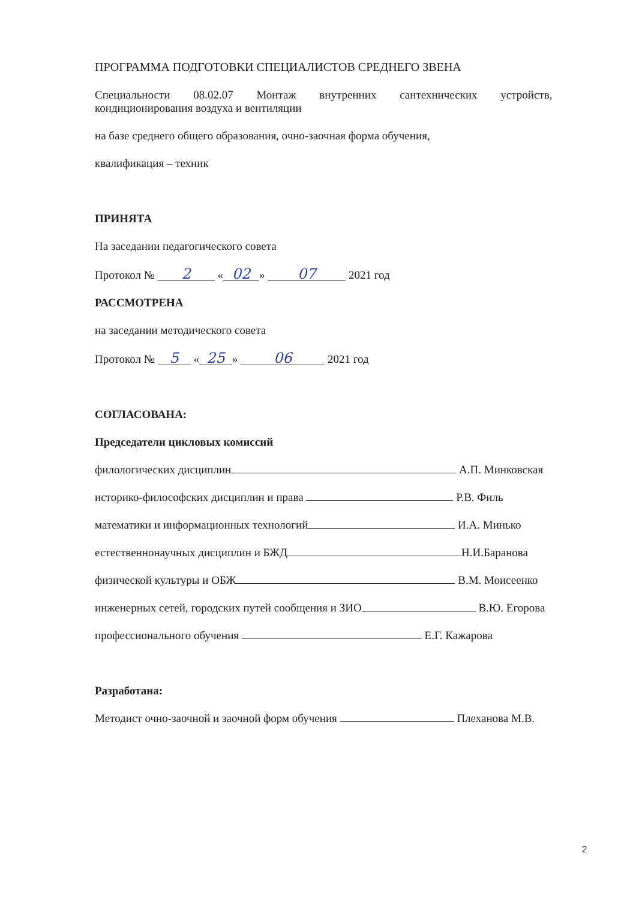ПРОГРАММА ПОДГОТОВКИ СПЕЦИАЛИСТОВ СРЕДНЕГО ЗВЕНА
Специальности 08.02.07 Монтаж внутренних сантехнических устройств,
кондиционирования воздуха и вентиляции
на базе среднего общего образования, очно-заочная форма обучения,
квалификация – техник
ПРИНЯТА
На заседании педагогического совета
Протокол № 2 « 02 » 07 2021 год
РАССМОТРЕНА
на заседании методического совета
Протокол № 5 « 25 » 06 2021 год
СОГЛАСОВАНА:
Председатели цикловых комиссий
филологических дисциплин А.П. Минковская
историко-философских дисциплин и права Р.В. Филь
математики и информационных технологий И.А. Минько
естественнонаучных дисциплин и БЖД Н.И.Баранова
физической культуры и ОБЖ В.М. Моисеенко
инженерных сетей, городских путей сообщения и ЗИО В.Ю. Егорова
профессионального обучения Е.Г. Кажарова
Разработана:
Методист очно-заочной и заочной форм обучения Плеханова М.В.
2